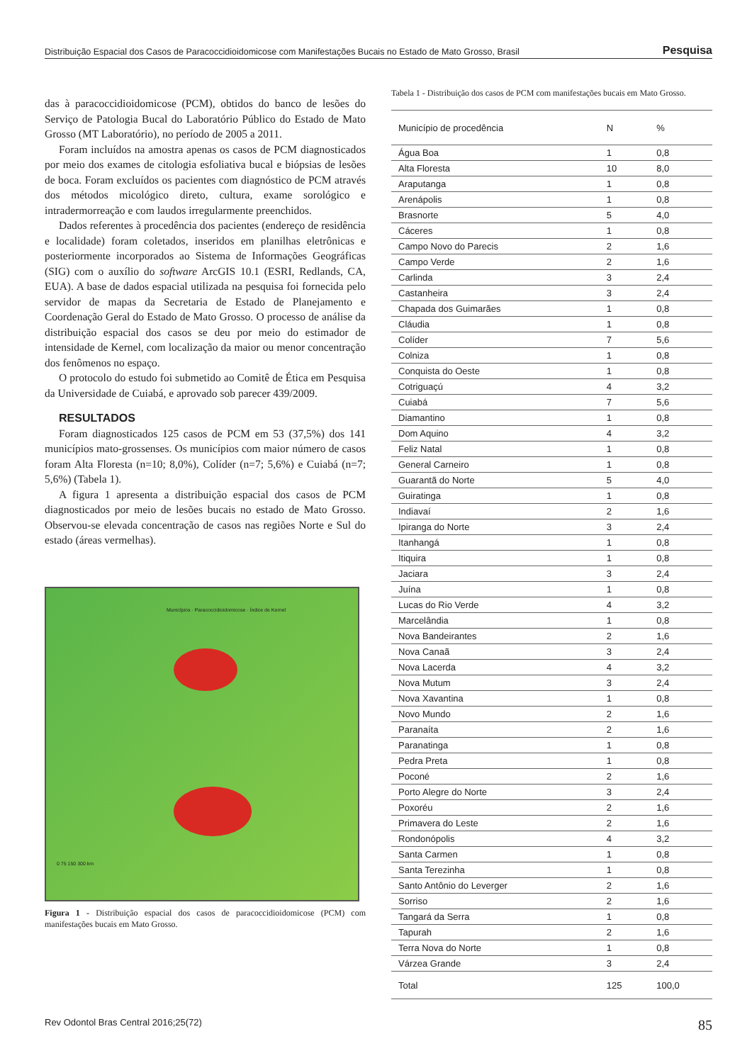Distribuição Espacial dos Casos de Paracoccidioidomicose com Manifestações Bucais no Estado de Mato Grosso, Brasil Pesquisa
das à paracoccidioidomicose (PCM), obtidos do banco de lesões do Serviço de Patologia Bucal do Laboratório Público do Estado de Mato Grosso (MT Laboratório), no período de 2005 a 2011.
Foram incluídos na amostra apenas os casos de PCM diagnosticados por meio dos exames de citologia esfoliativa bucal e biópsias de lesões de boca. Foram excluídos os pacientes com diagnóstico de PCM através dos métodos micológico direto, cultura, exame sorológico e intradermorreação e com laudos irregularmente preenchidos.
Dados referentes à procedência dos pacientes (endereço de residência e localidade) foram coletados, inseridos em planilhas eletrônicas e posteriormente incorporados ao Sistema de Informações Geográficas (SIG) com o auxílio do software ArcGIS 10.1 (ESRI, Redlands, CA, EUA). A base de dados espacial utilizada na pesquisa foi fornecida pelo servidor de mapas da Secretaria de Estado de Planejamento e Coordenação Geral do Estado de Mato Grosso. O processo de análise da distribuição espacial dos casos se deu por meio do estimador de intensidade de Kernel, com localização da maior ou menor concentração dos fenômenos no espaço.
O protocolo do estudo foi submetido ao Comitê de Ética em Pesquisa da Universidade de Cuiabá, e aprovado sob parecer 439/2009.
RESULTADOS
Foram diagnosticados 125 casos de PCM em 53 (37,5%) dos 141 municípios mato-grossenses. Os municípios com maior número de casos foram Alta Floresta (n=10; 8,0%), Colíder (n=7; 5,6%) e Cuiabá (n=7; 5,6%) (Tabela 1).
A figura 1 apresenta a distribuição espacial dos casos de PCM diagnosticados por meio de lesões bucais no estado de Mato Grosso. Observou-se elevada concentração de casos nas regiões Norte e Sul do estado (áreas vermelhas).
Municípios · Paracoccidioidomicose · Índice de Kernel
0 75 150 300 km
Figura 1 - Distribuição espacial dos casos de paracoccidioidomicose (PCM) com manifestações bucais em Mato Grosso.
Tabela 1 - Distribuição dos casos de PCM com manifestações bucais em Mato Grosso.
| Município de procedência | N | % |
| --- | --- | --- |
| Água Boa | 1 | 0,8 |
| Alta Floresta | 10 | 8,0 |
| Araputanga | 1 | 0,8 |
| Arenápolis | 1 | 0,8 |
| Brasnorte | 5 | 4,0 |
| Cáceres | 1 | 0,8 |
| Campo Novo do Parecis | 2 | 1,6 |
| Campo Verde | 2 | 1,6 |
| Carlinda | 3 | 2,4 |
| Castanheira | 3 | 2,4 |
| Chapada dos Guimarães | 1 | 0,8 |
| Cláudia | 1 | 0,8 |
| Colíder | 7 | 5,6 |
| Colniza | 1 | 0,8 |
| Conquista do Oeste | 1 | 0,8 |
| Cotriguaçú | 4 | 3,2 |
| Cuiabá | 7 | 5,6 |
| Diamantino | 1 | 0,8 |
| Dom Aquino | 4 | 3,2 |
| Feliz Natal | 1 | 0,8 |
| General Carneiro | 1 | 0,8 |
| Guarantã do Norte | 5 | 4,0 |
| Guiratinga | 1 | 0,8 |
| Indiavaí | 2 | 1,6 |
| Ipiranga do Norte | 3 | 2,4 |
| Itanhangá | 1 | 0,8 |
| Itiquira | 1 | 0,8 |
| Jaciara | 3 | 2,4 |
| Juína | 1 | 0,8 |
| Lucas do Rio Verde | 4 | 3,2 |
| Marcelândia | 1 | 0,8 |
| Nova Bandeirantes | 2 | 1,6 |
| Nova Canaã | 3 | 2,4 |
| Nova Lacerda | 4 | 3,2 |
| Nova Mutum | 3 | 2,4 |
| Nova Xavantina | 1 | 0,8 |
| Novo Mundo | 2 | 1,6 |
| Paranaíta | 2 | 1,6 |
| Paranatinga | 1 | 0,8 |
| Pedra Preta | 1 | 0,8 |
| Poconé | 2 | 1,6 |
| Porto Alegre do Norte | 3 | 2,4 |
| Poxoréu | 2 | 1,6 |
| Primavera do Leste | 2 | 1,6 |
| Rondonópolis | 4 | 3,2 |
| Santa Carmen | 1 | 0,8 |
| Santa Terezinha | 1 | 0,8 |
| Santo Antônio do Leverger | 2 | 1,6 |
| Sorriso | 2 | 1,6 |
| Tangará da Serra | 1 | 0,8 |
| Tapurah | 2 | 1,6 |
| Terra Nova do Norte | 1 | 0,8 |
| Várzea Grande | 3 | 2,4 |
| Total | 125 | 100,0 |
Rev Odontol Bras Central 2016;25(72) 85